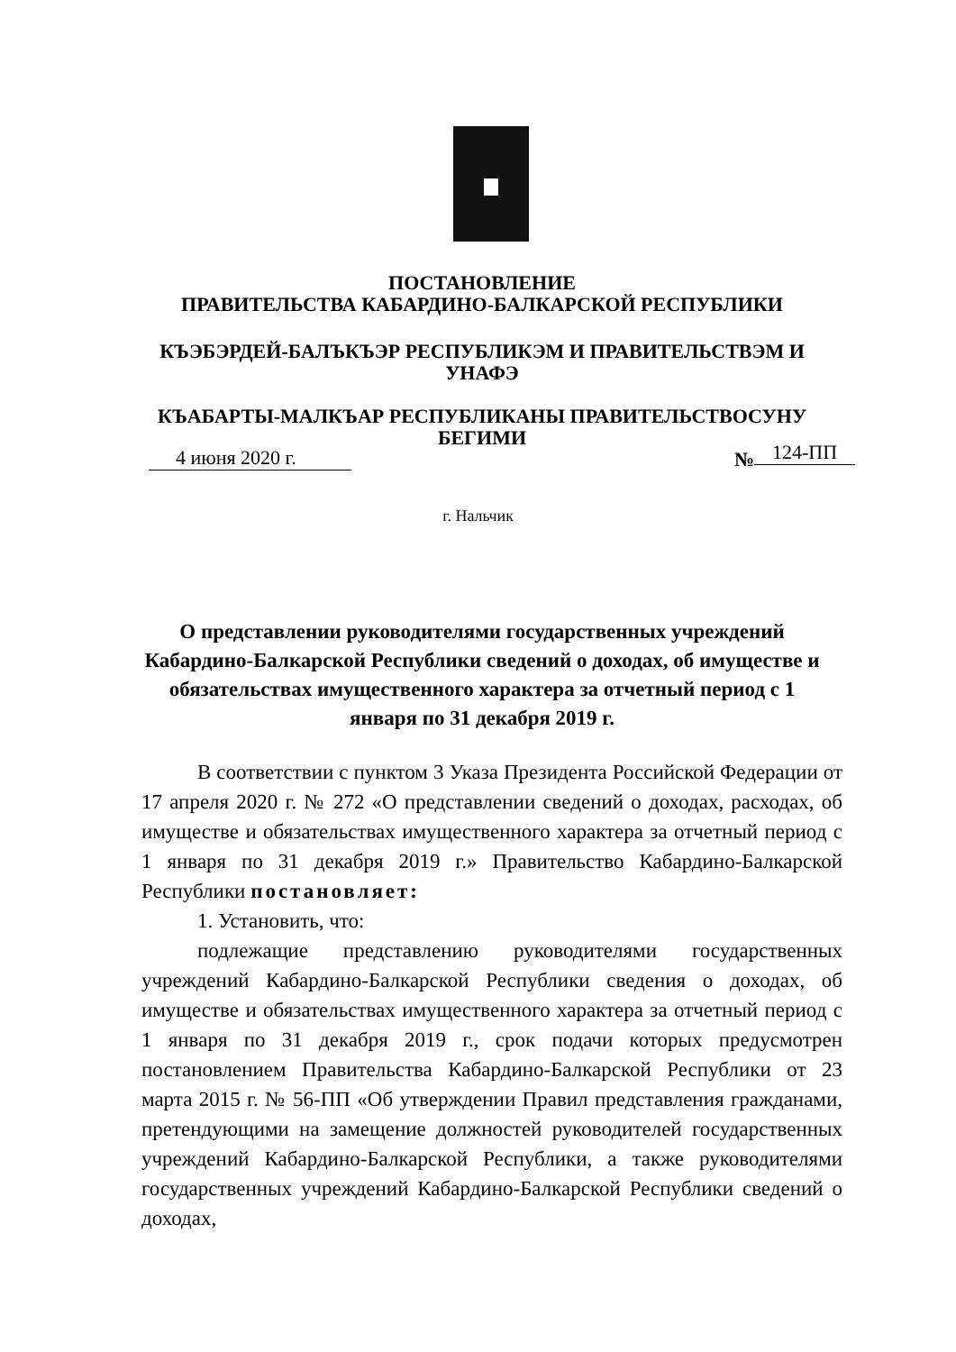ПОСТАНОВЛЕНИЕ
ПРАВИТЕЛЬСТВА КАБАРДИНО-БАЛКАРСКОЙ РЕСПУБЛИКИ
КЪЭБЭРДЕЙ-БАЛЪКЪЭР РЕСПУБЛИКЭМ И ПРАВИТЕЛЬСТВЭМ И УНАФЭ
КЪАБАРТЫ-МАЛКЪАР РЕСПУБЛИКАНЫ ПРАВИТЕЛЬСТВОСУНУ БЕГИМИ
4 июня 2020 г. № 124-ПП
г. Нальчик
О представлении руководителями государственных учреждений Кабардино-Балкарской Республики сведений о доходах, об имуществе и обязательствах имущественного характера за отчетный период с 1 января по 31 декабря 2019 г.
В соответствии с пунктом 3 Указа Президента Российской Федерации от 17 апреля 2020 г. № 272 «О представлении сведений о доходах, расходах, об имуществе и обязательствах имущественного характера за отчетный период с 1 января по 31 декабря 2019 г.» Правительство Кабардино-Балкарской Республики постановляет:
1. Установить, что:
подлежащие представлению руководителями государственных учреждений Кабардино-Балкарской Республики сведения о доходах, об имуществе и обязательствах имущественного характера за отчетный период с 1 января по 31 декабря 2019 г., срок подачи которых предусмотрен постановлением Правительства Кабардино-Балкарской Республики от 23 марта 2015 г. № 56-ПП «Об утверждении Правил представления гражданами, претендующими на замещение должностей руководителей государственных учреждений Кабардино-Балкарской Республики, а также руководителями государственных учреждений Кабардино-Балкарской Республики сведений о доходах,